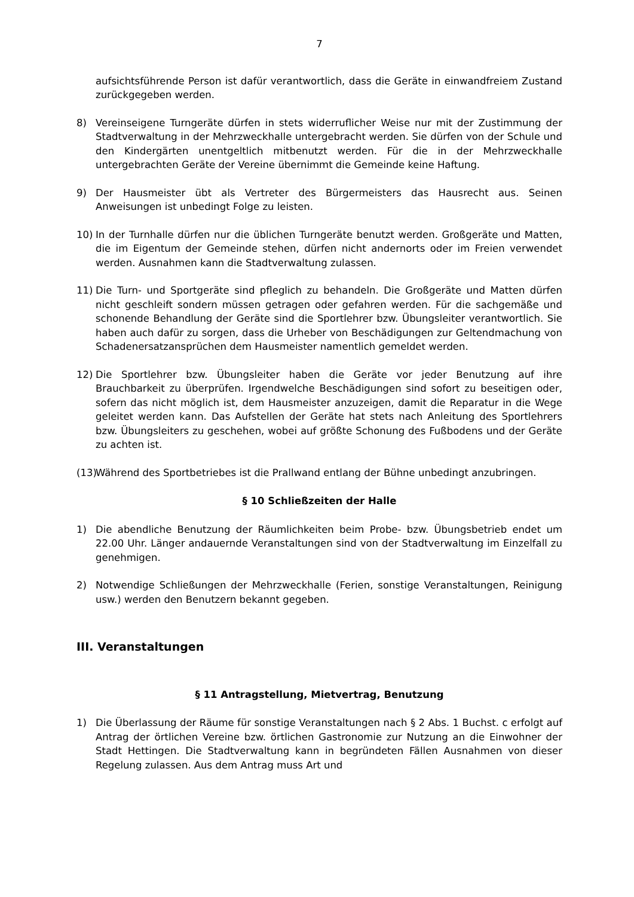7
aufsichtsführende Person ist dafür verantwortlich, dass die Geräte in einwandfreiem Zustand zurückgegeben werden.
8) Vereinseigene Turngeräte dürfen in stets widerruflicher Weise nur mit der Zustimmung der Stadtverwaltung in der Mehrzweckhalle untergebracht werden. Sie dürfen von der Schule und den Kindergärten unentgeltlich mitbenutzt werden. Für die in der Mehrzweckhalle untergebrachten Geräte der Vereine übernimmt die Gemeinde keine Haftung.
9) Der Hausmeister übt als Vertreter des Bürgermeisters das Hausrecht aus. Seinen Anweisungen ist unbedingt Folge zu leisten.
10) In der Turnhalle dürfen nur die üblichen Turngeräte benutzt werden. Großgeräte und Matten, die im Eigentum der Gemeinde stehen, dürfen nicht andernorts oder im Freien verwendet werden. Ausnahmen kann die Stadtverwaltung zulassen.
11) Die Turn- und Sportgeräte sind pfleglich zu behandeln. Die Großgeräte und Matten dürfen nicht geschleift sondern müssen getragen oder gefahren werden. Für die sachgemäße und schonende Behandlung der Geräte sind die Sportlehrer bzw. Übungsleiter verantwortlich. Sie haben auch dafür zu sorgen, dass die Urheber von Beschädigungen zur Geltendmachung von Schadenersatzansprüchen dem Hausmeister namentlich gemeldet werden.
12) Die Sportlehrer bzw. Übungsleiter haben die Geräte vor jeder Benutzung auf ihre Brauchbarkeit zu überprüfen. Irgendwelche Beschädigungen sind sofort zu beseitigen oder, sofern das nicht möglich ist, dem Hausmeister anzuzeigen, damit die Reparatur in die Wege geleitet werden kann. Das Aufstellen der Geräte hat stets nach Anleitung des Sportlehrers bzw. Übungsleiters zu geschehen, wobei auf größte Schonung des Fußbodens und der Geräte zu achten ist.
(13) Während des Sportbetriebes ist die Prallwand entlang der Bühne unbedingt anzubringen.
§ 10 Schließzeiten der Halle
1) Die abendliche Benutzung der Räumlichkeiten beim Probe- bzw. Übungsbetrieb endet um 22.00 Uhr. Länger andauernde Veranstaltungen sind von der Stadtverwaltung im Einzelfall zu genehmigen.
2) Notwendige Schließungen der Mehrzweckhalle (Ferien, sonstige Veranstaltungen, Reinigung usw.) werden den Benutzern bekannt gegeben.
III. Veranstaltungen
§ 11 Antragstellung, Mietvertrag, Benutzung
1) Die Überlassung der Räume für sonstige Veranstaltungen nach § 2 Abs. 1 Buchst. c erfolgt auf Antrag der örtlichen Vereine bzw. örtlichen Gastronomie zur Nutzung an die Einwohner der Stadt Hettingen. Die Stadtverwaltung kann in begründeten Fällen Ausnahmen von dieser Regelung zulassen. Aus dem Antrag muss Art und